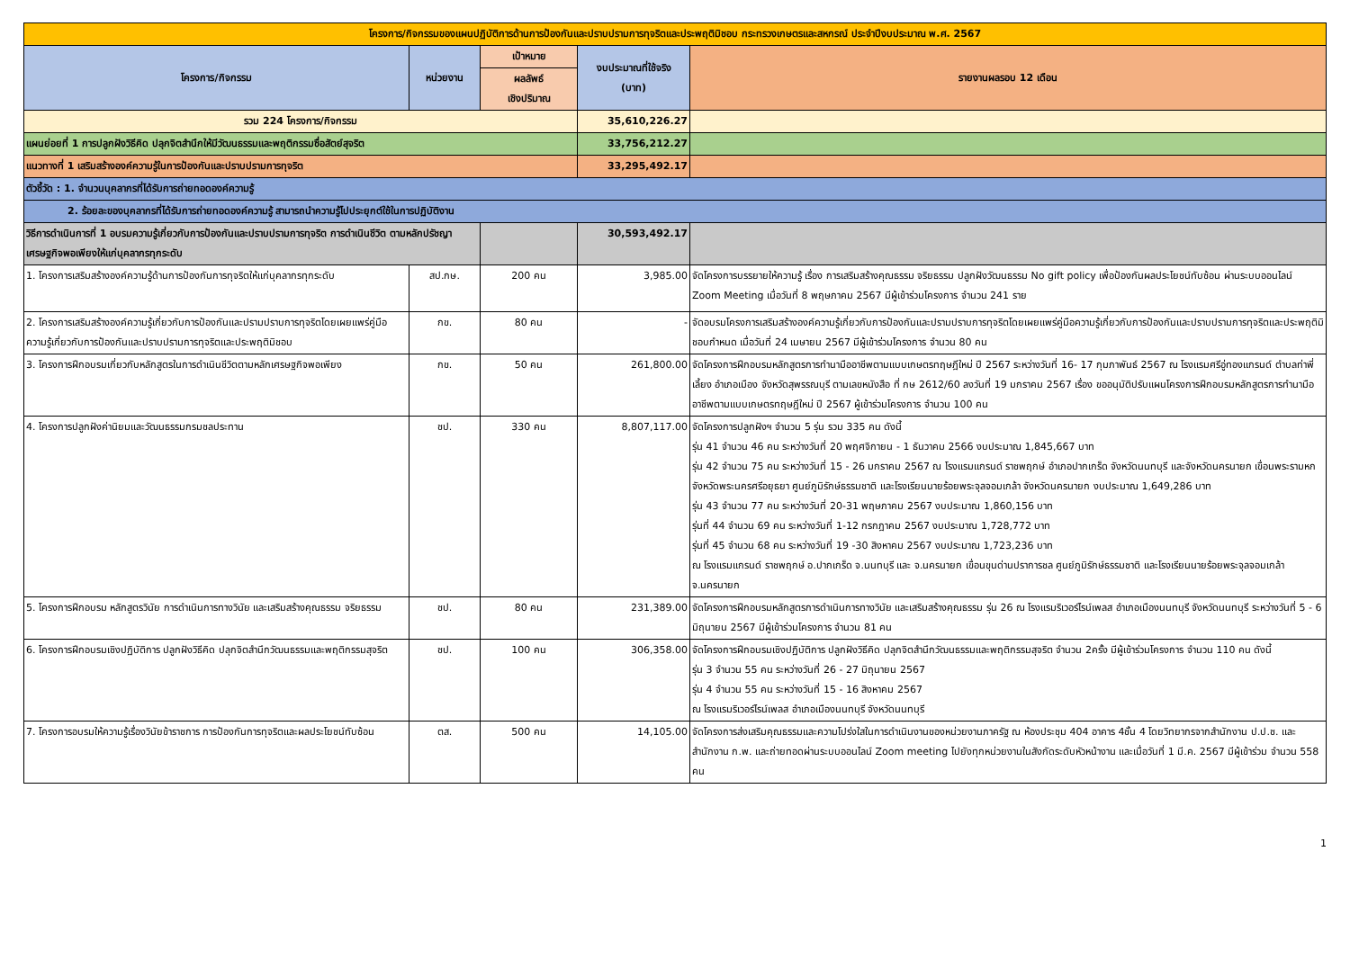| โครงการ/กิจกรรมของแผนปฏิบัติการด้านการป้องกันและปราบปรามการทุจริตและประพฤติมิชอบ กระทรวงเกษตรและสหกรณ์ ประจำปีงบประมาณ พ.ศ. 2567 | | | | |
| --- | --- | --- | --- | --- |
| โครงการ/กิจกรรม | หน่วยงาน | เป้าหมาย | งบประมาณที่ใช้จริง (บาท) | รายงานผลรอบ 12 เดือน |
| | | ผลลัพธ์ เชิงปริมาณ | | |
| รวม 224 โครงการ/กิจกรรม | | | 35,610,226.27 | |
| แผนย่อยที่ 1 การปลูกฝังวิธีคิด ปลุกจิตสำนึกให้มีวัฒนธรรมและพฤติกรรมซื่อสัตย์สุจริต | | | 33,756,212.27 | |
| แนวทางที่ 1 เสริมสร้างองค์ความรู้ในการป้องกันและปราบปรามการทุจริต | | | 33,295,492.17 | |
| ตัวชี้วัด : 1. จำนวนบุคลากรที่ได้รับการถ่ายทอดองค์ความรู้ | | | | |
| 2. ร้อยละของบุคลากรที่ได้รับการถ่ายทอดองค์ความรู้ สามารถนำความรู้ไปประยุกต์ใช้ในการปฏิบัติงาน | | | | |
| วิธีการดำเนินการที่ 1 อบรมความรู้เกี่ยวกับการป้องกันและปราบปรามการทุจริต การดำเนินชีวิต ตามหลักปรัชญาเศรษฐกิจพอเพียงให้แก่บุคลากรทุกระดับ | | | 30,593,492.17 | |
| 1. โครงการเสริมสร้างองค์ความรู้ด้านการป้องกันการทุจริตให้แก่บุคลากรทุกระดับ | สป.กษ. | 200 คน | 3,985.00 | จัดโครงการบรรยายให้ความรู้ เรื่อง การเสริมสร้างคุณธรรม จริยธรรม ปลูกฝังวัฒนธรรม No gift policy เพื่อป้องกันผลประโยชน์ทับซ้อน ผ่านระบบออนไลน์ Zoom Meeting เมื่อวันที่ 8 พฤษภาคม 2567 มีผู้เข้าร่วมโครงการ จำนวน 241 ราย |
| 2. โครงการเสริมสร้างองค์ความรู้เกี่ยวกับการป้องกันและปรามปราบการทุจริตโดยเผยแพร่คู่มือความรู้เกี่ยวกับการป้องกันและปราบปรามการทุจริตและประพฤติมิชอบ | กข. | 80 คน | - | จัดอบรมโครงการเสริมสร้างองค์ความรู้เกี่ยวกับการป้องกันและปรามปราบการทุจริตโดยเผยแพร่คู่มือความรู้เกี่ยวกับการป้องกันและปราบปรามการทุจริตและประพฤติมิชอบกำหนด เมื่อวันที่ 24 เมษายน 2567 มีผู้เข้าร่วมโครงการ จำนวน 80 คน |
| 3. โครงการฝึกอบรมเกี่ยวกับหลักสูตรในการดำเนินชีวิตตามหลักเศรษฐกิจพอเพียง | กข. | 50 คน | 261,800.00 | จัดโครงการฝึกอบรมหลักสูตรการทำนามืออาชีพตามแบบเกษตรทฤษฎีใหม่ ปี 2567 ระหว่างวันที่ 16- 17 กุมภาพันธ์ 2567 ณ โรงแรมศรีอู่ทองแกรนด์ ตำบลท่าพี่เลี้ยง อำเภอเมือง จังหวัดสุพรรณบุรี ตามเลขหนังสือ ที่ กษ 2612/60 ลงวันที่ 19 มกราคม 2567 เรื่อง ขออนุมัติปรับแผนโครงการฝึกอบรมหลักสูตรการทำนามืออาชีพตามแบบเกษตรทฤษฎีใหม่ ปี 2567 ผู้เข้าร่วมโครงการ จำนวน 100 คน |
| 4. โครงการปลูกฝังค่านิยมและวัฒนธรรมกรมชลประทาน | ชป. | 330 คน | 8,807,117.00 | จัดโครงการปลูกฝังฯ จำนวน 5 รุ่น รวม 335 คน ดังนี้ รุ่น 41 จำนวน 46 คน ระหว่างวันที่ 20 พฤศจิกายน - 1 ธันวาคม 2566 งบประมาณ 1,845,667 บาท รุ่น 42 จำนวน 75 คน ระหว่างวันที่ 15 - 26 มกราคม 2567 ณ โรงแรมแกรนด์ ราชพฤกษ์ อำเภอปากเกร็ด จังหวัดนนทบุรี และจังหวัดนครนายก เขื่อนพระรามหก จังหวัดพระนครศรีอยุธยา ศูนย์ภูมิรักษ์ธรรมชาติ และโรงเรียนนายร้อยพระจุลจอมเกล้า จังหวัดนครนายก งบประมาณ 1,649,286 บาท รุ่น 43 จำนวน 77 คน ระหว่างวันที่ 20-31 พฤษภาคม 2567 งบประมาณ 1,860,156 บาท รุ่นที่ 44 จำนวน 69 คน ระหว่างวันที่ 1-12 กรกฎาคม 2567 งบประมาณ 1,728,772 บาท รุ่นที่ 45 จำนวน 68 คน ระหว่างวันที่ 19 -30 สิงหาคม 2567 งบประมาณ 1,723,236 บาท ณ โรงแรมแกรนด์ ราชพฤกษ์ อ.ปากเกร็ด จ.นนทบุรี และ จ.นครนายก เขื่อนขุนด่านปราการชล ศูนย์ภูมิรักษ์ธรรมชาติ และโรงเรียนนายร้อยพระจุลจอมเกล้า จ.นครนายก |
| 5. โครงการฝึกอบรม หลักสูตรวินัย การดำเนินการทางวินัย และเสริมสร้างคุณธรรม จริยธรรม | ชป. | 80 คน | 231,389.00 | จัดโครงการฝึกอบรมหลักสูตรการดำเนินการทางวินัย และเสริมสร้างคุณธรรม รุ่น 26 ณ โรงแรมริเวอร์ไรน์เพลส อำเภอเมืองนนทบุรี จังหวัดนนทบุรี ระหว่างวันที่ 5 - 6 มิถุนายน 2567 มีผู้เข้าร่วมโครงการ จำนวน 81 คน |
| 6. โครงการฝึกอบรมเชิงปฏิบัติการ ปลูกฝังวิธีคิด ปลุกจิตสำนึกวัฒนธรรมและพฤติกรรมสุจริต | ชป. | 100 คน | 306,358.00 | จัดโครงการฝึกอบรมเชิงปฏิบัติการ ปลูกฝังวิธีคิด ปลุกจิตสำนึกวัฒนธรรมและพฤติกรรมสุจริต จำนวน 2ครั้ง มีผู้เข้าร่วมโครงการ จำนวน 110 คน ดังนี้ รุ่น 3 จำนวน 55 คน ระหว่างวันที่ 26 - 27 มิถุนายน 2567 รุ่น 4 จำนวน 55 คน ระหว่างวันที่ 15 - 16 สิงหาคม 2567 ณ โรงแรมริเวอร์ไรน์เพลส อำเภอเมืองนนทบุรี จังหวัดนนทบุรี |
| 7. โครงการอบรมให้ความรู้เรื่องวินัยข้าราชการ การป้องกันการทุจริตและผลประโยชน์ทับซ้อน | ตส. | 500 คน | 14,105.00 | จัดโครงการส่งเสริมคุณธรรมและความโปร่งใสในการดำเนินงานของหน่วยงานภาครัฐ ณ ห้องประชุม 404 อาคาร 4ชั้น 4 โดยวิทยากรจากสำนักงาน ป.ป.ช. และสำนักงาน ก.พ. และถ่ายทอดผ่านระบบออนไลน์ Zoom meeting ไปยังทุกหน่วยงานในสังกัดระดับหัวหน้างาน และเมื่อวันที่ 1 มี.ค. 2567 มีผู้เข้าร่วม จำนวน 558 คน |
1